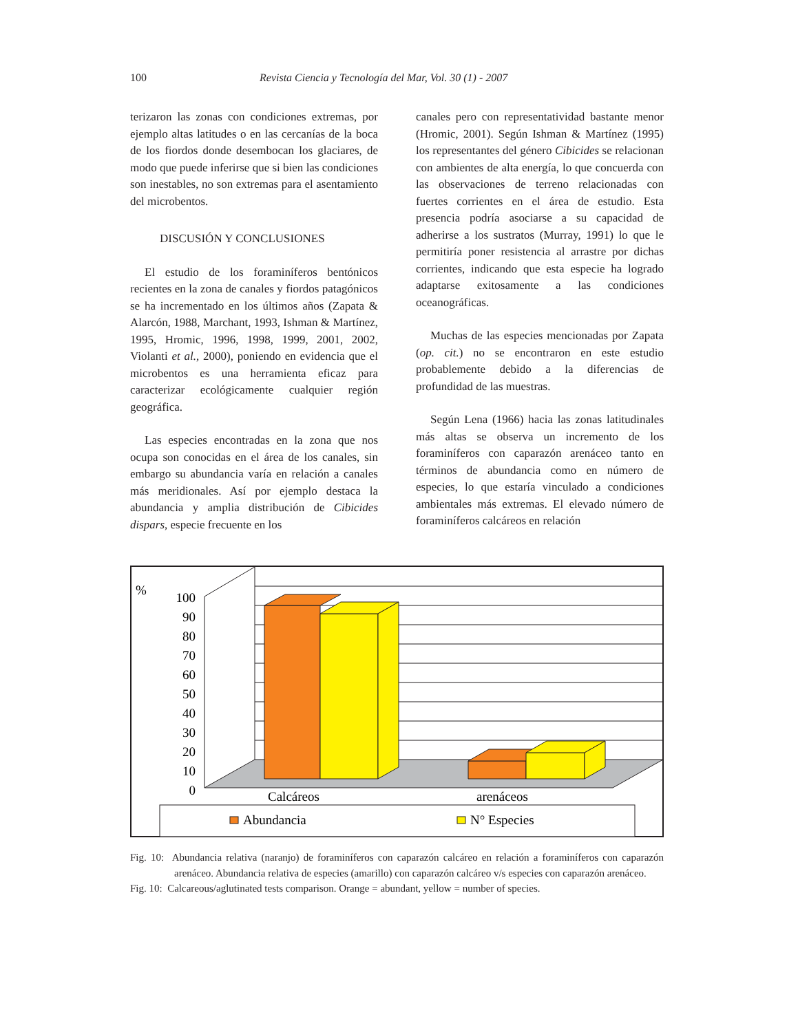100 Revista Ciencia y Tecnología del Mar, Vol. 30 (1) - 2007
terizaron las zonas con condiciones extremas, por ejemplo altas latitudes o en las cercanías de la boca de los fiordos donde desembocan los glaciares, de modo que puede inferirse que si bien las condiciones son inestables, no son extremas para el asentamiento del microbentos.
DISCUSIÓN Y CONCLUSIONES
El estudio de los foraminíferos bentónicos recientes en la zona de canales y fiordos patagónicos se ha incrementado en los últimos años (Zapata & Alarcón, 1988, Marchant, 1993, Ishman & Martínez, 1995, Hromic, 1996, 1998, 1999, 2001, 2002, Violanti et al., 2000), poniendo en evidencia que el microbentos es una herramienta eficaz para caracterizar ecológicamente cualquier región geográfica.
Las especies encontradas en la zona que nos ocupa son conocidas en el área de los canales, sin embargo su abundancia varía en relación a canales más meridionales. Así por ejemplo destaca la abundancia y amplia distribución de Cibicides dispars, especie frecuente en los
canales pero con representatividad bastante menor (Hromic, 2001). Según Ishman & Martínez (1995) los representantes del género Cibicides se relacionan con ambientes de alta energía, lo que concuerda con las observaciones de terreno relacionadas con fuertes corrientes en el área de estudio. Esta presencia podría asociarse a su capacidad de adherirse a los sustratos (Murray, 1991) lo que le permitiría poner resistencia al arrastre por dichas corrientes, indicando que esta especie ha logrado adaptarse exitosamente a las condiciones oceanográficas.
Muchas de las especies mencionadas por Zapata (op. cit.) no se encontraron en este estudio probablemente debido a la diferencias de profundidad de las muestras.
Según Lena (1966) hacia las zonas latitudinales más altas se observa un incremento de los foraminíferos con caparazón arenáceo tanto en términos de abundancia como en número de especies, lo que estaría vinculado a condiciones ambientales más extremas. El elevado número de foraminíferos calcáreos en relación
%
100
90
80
70
60
50
40
30
20
10
0
Calcáreos
arenáceos
Abundancia
N° Especies
Fig. 10: Abundancia relativa (naranjo) de foraminíferos con caparazón calcáreo en relación a foraminíferos con caparazón arenáceo. Abundancia relativa de especies (amarillo) con caparazón calcáreo v/s especies con caparazón arenáceo.
Fig. 10: Calcareous/aglutinated tests comparison. Orange = abundant, yellow = number of species.